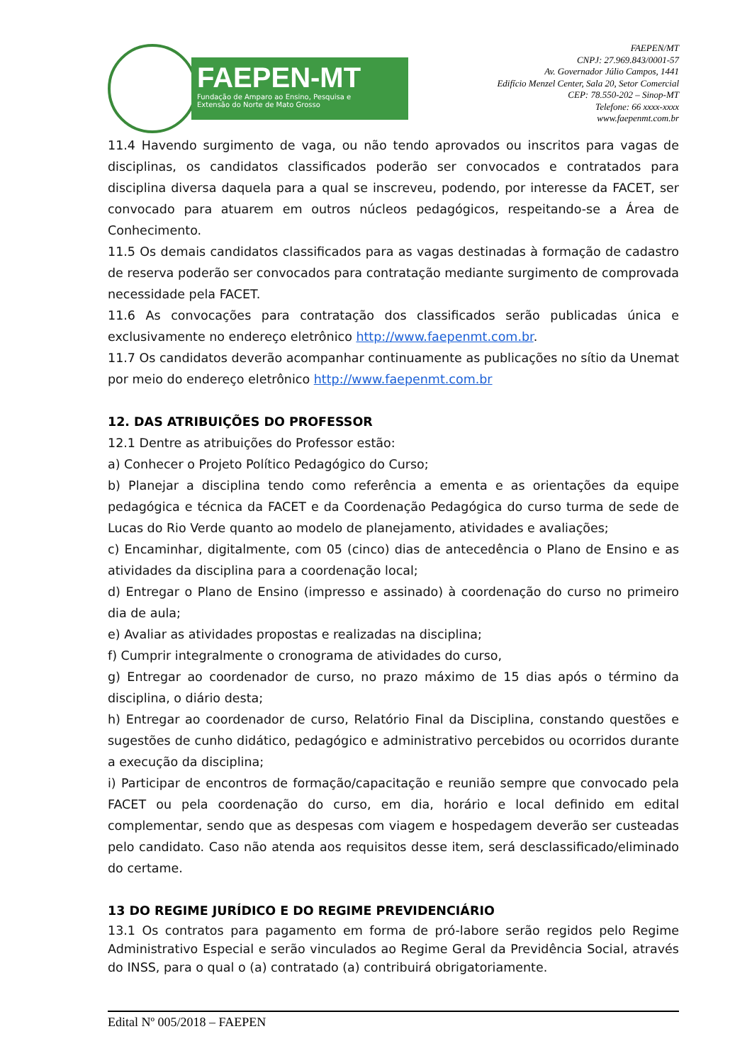FAEPEN-MT
Fundação de Amparo ao Ensino, Pesquisa e
Extensão do Norte de Mato Grosso
FAEPEN/MT
CNPJ: 27.969.843/0001-57
Av. Governador Júlio Campos, 1441
Edifício Menzel Center, Sala 20, Setor Comercial
CEP: 78.550-202 – Sinop-MT
Telefone: 66 xxxx-xxxx
www.faepenmt.com.br
11.4 Havendo surgimento de vaga, ou não tendo aprovados ou inscritos para vagas de disciplinas, os candidatos classificados poderão ser convocados e contratados para disciplina diversa daquela para a qual se inscreveu, podendo, por interesse da FACET, ser convocado para atuarem em outros núcleos pedagógicos, respeitando-se a Área de Conhecimento.
11.5 Os demais candidatos classificados para as vagas destinadas à formação de cadastro de reserva poderão ser convocados para contratação mediante surgimento de comprovada necessidade pela FACET.
11.6 As convocações para contratação dos classificados serão publicadas única e exclusivamente no endereço eletrônico http://www.faepenmt.com.br.
11.7 Os candidatos deverão acompanhar continuamente as publicações no sítio da Unemat por meio do endereço eletrônico http://www.faepenmt.com.br
12. DAS ATRIBUIÇÕES DO PROFESSOR
12.1 Dentre as atribuições do Professor estão:
a) Conhecer o Projeto Político Pedagógico do Curso;
b) Planejar a disciplina tendo como referência a ementa e as orientações da equipe pedagógica e técnica da FACET e da Coordenação Pedagógica do curso turma de sede de Lucas do Rio Verde quanto ao modelo de planejamento, atividades e avaliações;
c) Encaminhar, digitalmente, com 05 (cinco) dias de antecedência o Plano de Ensino e as atividades da disciplina para a coordenação local;
d) Entregar o Plano de Ensino (impresso e assinado) à coordenação do curso no primeiro dia de aula;
e) Avaliar as atividades propostas e realizadas na disciplina;
f) Cumprir integralmente o cronograma de atividades do curso,
g) Entregar ao coordenador de curso, no prazo máximo de 15 dias após o término da disciplina, o diário desta;
h) Entregar ao coordenador de curso, Relatório Final da Disciplina, constando questões e sugestões de cunho didático, pedagógico e administrativo percebidos ou ocorridos durante a execução da disciplina;
i) Participar de encontros de formação/capacitação e reunião sempre que convocado pela FACET ou pela coordenação do curso, em dia, horário e local definido em edital complementar, sendo que as despesas com viagem e hospedagem deverão ser custeadas pelo candidato. Caso não atenda aos requisitos desse item, será desclassificado/eliminado do certame.
13 DO REGIME JURÍDICO E DO REGIME PREVIDENCIÁRIO
13.1 Os contratos para pagamento em forma de pró-labore serão regidos pelo Regime Administrativo Especial e serão vinculados ao Regime Geral da Previdência Social, através do INSS, para o qual o (a) contratado (a) contribuirá obrigatoriamente.
Edital Nº 005/2018 – FAEPEN